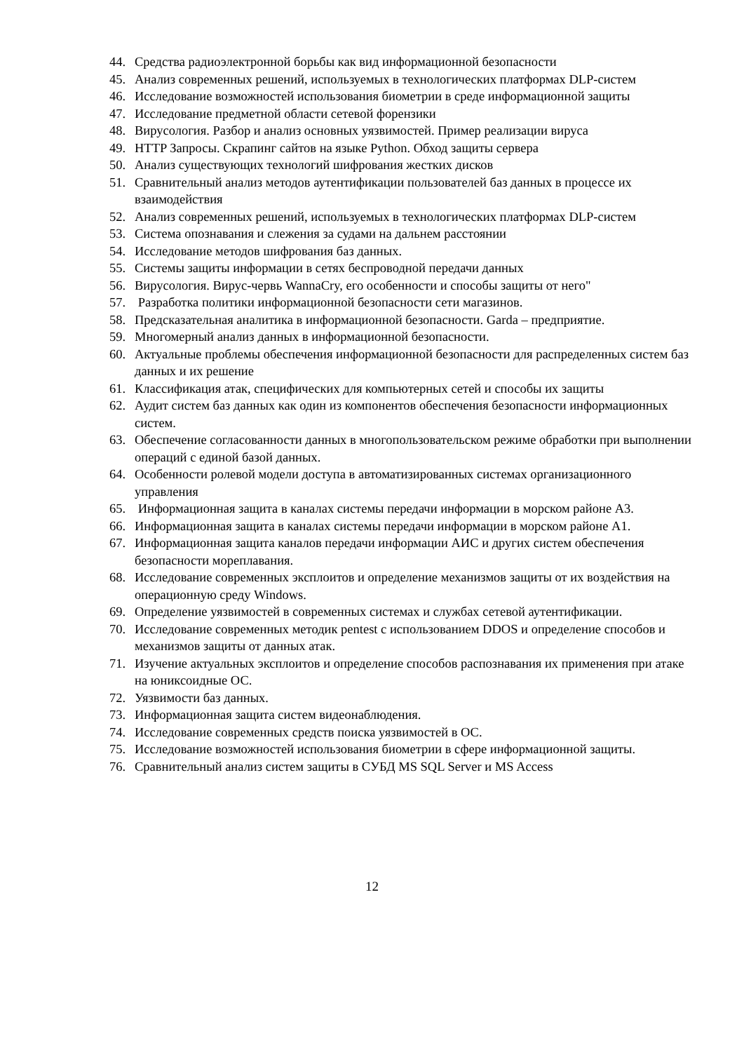44. Средства радиоэлектронной борьбы как вид информационной безопасности
45. Анализ современных решений, используемых в технологических платформах DLP-систем
46. Исследование возможностей использования биометрии в среде информационной защиты
47. Исследование предметной области сетевой форензики
48. Вирусология. Разбор и анализ основных уязвимостей. Пример реализации вируса
49. HTTP Запросы. Скрапинг сайтов на языке Python. Обход защиты сервера
50. Анализ существующих технологий шифрования жестких дисков
51. Сравнительный анализ методов аутентификации пользователей баз данных в процессе их взаимодействия
52. Анализ современных решений, используемых в технологических платформах DLP-систем
53. Система опознавания и слежения за судами на дальнем расстоянии
54. Исследование методов шифрования баз данных.
55. Системы защиты информации в сетях беспроводной передачи данных
56. Вирусология. Вирус-червь WannaCry, его особенности и способы защиты от него"
57. Разработка политики информационной безопасности сети магазинов.
58. Предсказательная аналитика в информационной безопасности. Garda – предприятие.
59. Многомерный анализ данных в информационной безопасности.
60. Актуальные проблемы обеспечения информационной безопасности для распределенных систем баз данных и их решение
61. Классификация атак, специфических для компьютерных сетей и способы их защиты
62. Аудит систем баз данных как один из компонентов обеспечения безопасности информационных систем.
63. Обеспечение согласованности данных в многопользовательском режиме обработки при выполнении операций с единой базой данных.
64. Особенности ролевой модели доступа в автоматизированных системах организационного управления
65. Информационная защита в каналах системы передачи информации в морском районе А3.
66. Информационная защита в каналах системы передачи информации в морском районе А1.
67. Информационная защита каналов передачи информации АИС и других систем обеспечения безопасности мореплавания.
68. Исследование современных эксплоитов и определение механизмов защиты от их воздействия на операционную среду Windows.
69. Определение уязвимостей в современных системах и службах сетевой аутентификации.
70. Исследование современных методик pentest с использованием DDOS и определение способов и механизмов защиты от данных атак.
71. Изучение актуальных эксплоитов и определение способов распознавания их применения при атаке на юниксоидные ОС.
72. Уязвимости баз данных.
73. Информационная защита систем видеонаблюдения.
74. Исследование современных средств поиска уязвимостей в ОС.
75. Исследование возможностей использования биометрии в сфере информационной защиты.
76. Сравнительный анализ систем защиты в СУБД MS SQL Server и MS Access
12